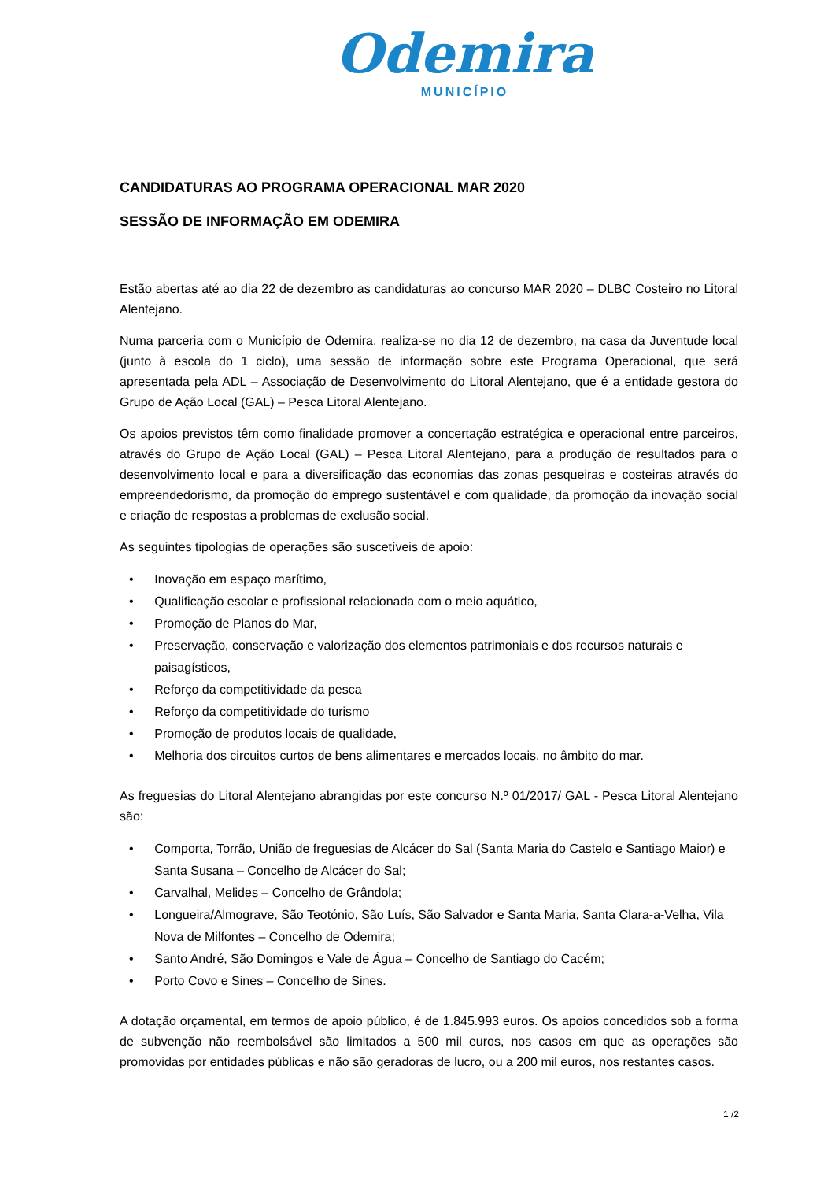Odemira
MUNICÍPIO
CANDIDATURAS AO PROGRAMA OPERACIONAL MAR 2020
SESSÃO DE INFORMAÇÃO EM ODEMIRA
Estão abertas até ao dia 22 de dezembro as candidaturas ao concurso MAR 2020 – DLBC Costeiro no Litoral Alentejano.
Numa parceria com o Município de Odemira, realiza-se no dia 12 de dezembro, na casa da Juventude local (junto à escola do 1 ciclo), uma sessão de informação sobre este Programa Operacional, que será apresentada pela ADL – Associação de Desenvolvimento do Litoral Alentejano, que é a entidade gestora do Grupo de Ação Local (GAL) – Pesca Litoral Alentejano.
Os apoios previstos têm como finalidade promover a concertação estratégica e operacional entre parceiros, através do Grupo de Ação Local (GAL) – Pesca Litoral Alentejano, para a produção de resultados para o desenvolvimento local e para a diversificação das economias das zonas pesqueiras e costeiras através do empreendedorismo, da promoção do emprego sustentável e com qualidade, da promoção da inovação social e criação de respostas a problemas de exclusão social.
As seguintes tipologias de operações são suscetíveis de apoio:
• Inovação em espaço marítimo,
• Qualificação escolar e profissional relacionada com o meio aquático,
• Promoção de Planos do Mar,
• Preservação, conservação e valorização dos elementos patrimoniais e dos recursos naturais e paisagísticos,
• Reforço da competitividade da pesca
• Reforço da competitividade do turismo
• Promoção de produtos locais de qualidade,
• Melhoria dos circuitos curtos de bens alimentares e mercados locais, no âmbito do mar.
As freguesias do Litoral Alentejano abrangidas por este concurso N.º 01/2017/ GAL - Pesca Litoral Alentejano são:
• Comporta, Torrão, União de freguesias de Alcácer do Sal (Santa Maria do Castelo e Santiago Maior) e Santa Susana – Concelho de Alcácer do Sal;
• Carvalhal, Melides – Concelho de Grândola;
• Longueira/Almograve, São Teotónio, São Luís, São Salvador e Santa Maria, Santa Clara-a-Velha, Vila Nova de Milfontes – Concelho de Odemira;
• Santo André, São Domingos e Vale de Água – Concelho de Santiago do Cacém;
• Porto Covo e Sines – Concelho de Sines.
A dotação orçamental, em termos de apoio público, é de 1.845.993 euros. Os apoios concedidos sob a forma de subvenção não reembolsável são limitados a 500 mil euros, nos casos em que as operações são promovidas por entidades públicas e não são geradoras de lucro, ou a 200 mil euros, nos restantes casos.
1 /2